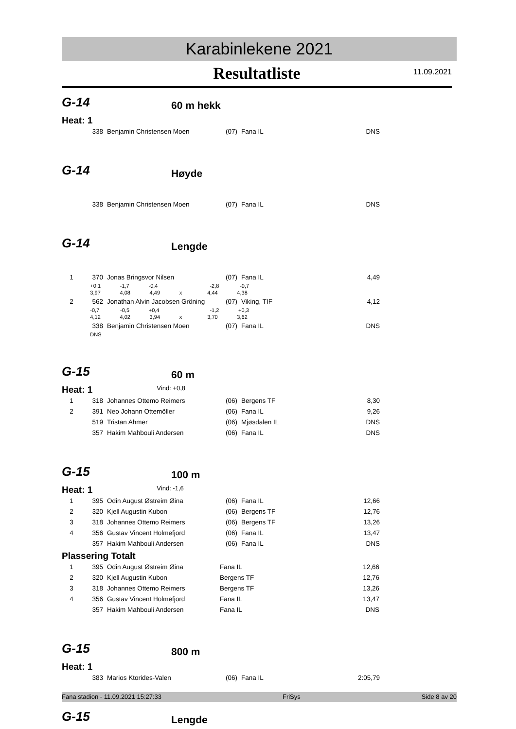Karabinlekene 2021
Resultatliste
11.09.2021
G-14
60 m hekk
Heat: 1
| | 338 | Benjamin Christensen Moen | (07) | Fana IL | DNS |
G-14
Høyde
| | 338 | Benjamin Christensen Moen | (07) | Fana IL | DNS |
G-14
Lengde
| 1 | 370 | Jonas Bringsvor Nilsen | (07) | Fana IL | 4,49 |
| | +0,1 -1,7 -0,4 -2,8 -0,7 | | | | |
| | 3,97 4,08 4,49 x 4,44 4,38 | | | | |
| 2 | 562 | Jonathan Alvin Jacobsen Gröning | (07) | Viking, TIF | 4,12 |
| | -0,7 -0,5 +0,4 -1,2 +0,3 | | | | |
| | 4,12 4,02 3,94 x 3,70 3,62 | | | | |
| | 338 | Benjamin Christensen Moen | (07) | Fana IL | DNS |
| | DNS | | | | |
G-15
60 m
Heat: 1 Vind: +0,8
| 1 | 318 | Johannes Ottemo Reimers | (06) | Bergens TF | 8,30 |
| 2 | 391 | Neo Johann Ottemöller | (06) | Fana IL | 9,26 |
| | 519 | Tristan Ahmer | (06) | Mjøsdalen IL | DNS |
| | 357 | Hakim Mahbouli Andersen | (06) | Fana IL | DNS |
G-15
100 m
Heat: 1 Vind: -1,6
| 1 | 395 | Odin August Østreim Øina | (06) | Fana IL | 12,66 |
| 2 | 320 | Kjell Augustin Kubon | (06) | Bergens TF | 12,76 |
| 3 | 318 | Johannes Ottemo Reimers | (06) | Bergens TF | 13,26 |
| 4 | 356 | Gustav Vincent Holmefjord | (06) | Fana IL | 13,47 |
| | 357 | Hakim Mahbouli Andersen | (06) | Fana IL | DNS |
Plassering Totalt
| 1 | 395 | Odin August Østreim Øina | Fana IL | 12,66 |
| 2 | 320 | Kjell Augustin Kubon | Bergens TF | 12,76 |
| 3 | 318 | Johannes Ottemo Reimers | Bergens TF | 13,26 |
| 4 | 356 | Gustav Vincent Holmefjord | Fana IL | 13,47 |
| | 357 | Hakim Mahbouli Andersen | Fana IL | DNS |
G-15
800 m
Heat: 1
| | 383 | Marios Ktorides-Valen | (06) | Fana IL | 2:05,79 |
G-15
Lengde
Fana stadion - 11.09.2021 15:27:33 FriSys Side 8 av 20